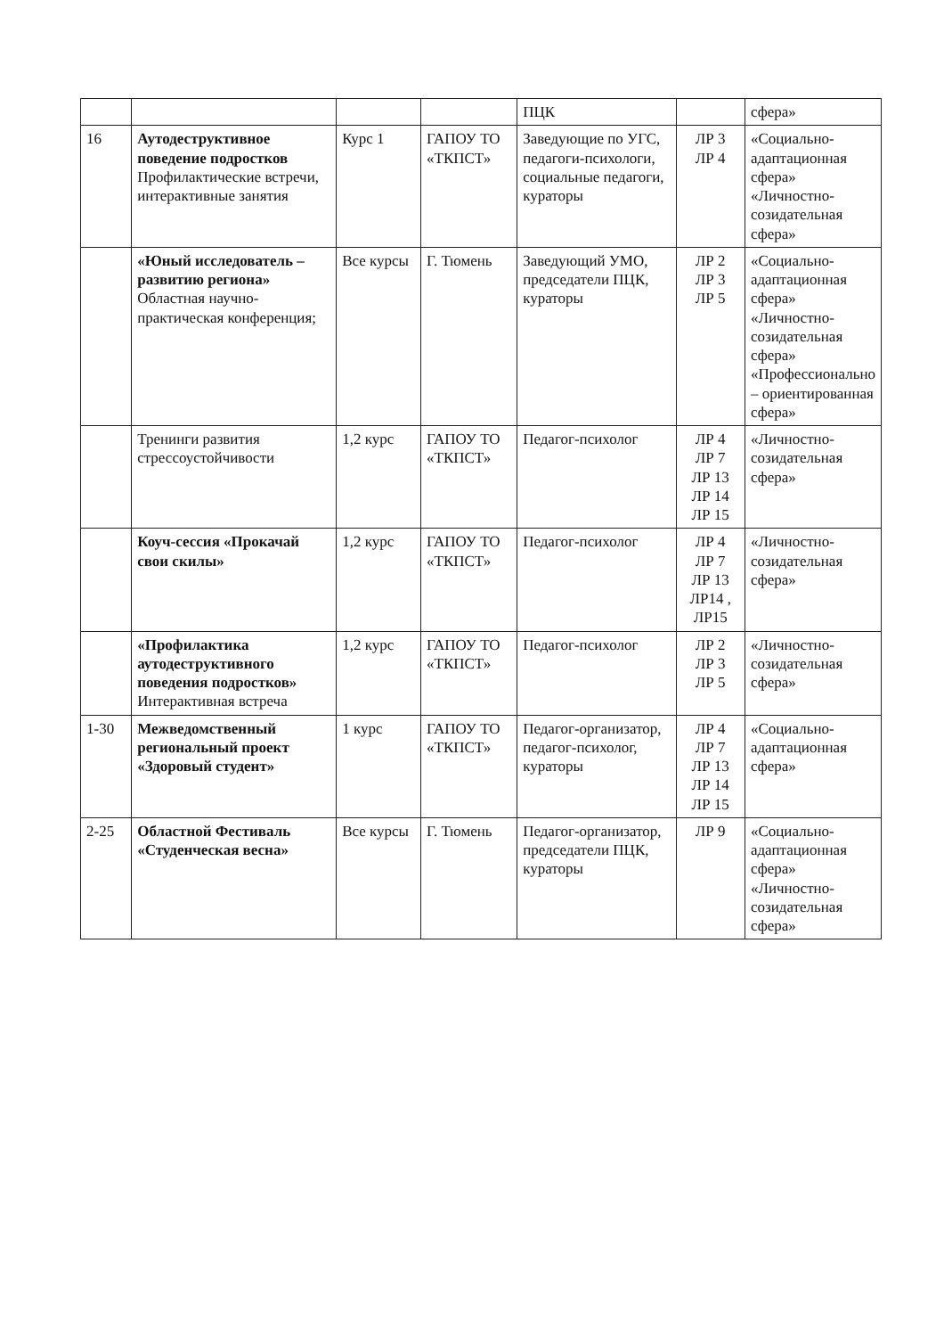| | | | | ПЦК | | сфера» |
| 16 | Аутодеструктивное поведение подростков Профилактические встречи, интерактивные занятия | Курс 1 | ГАПОУ ТО «ТКПСТ» | Заведующие по УГС, педагоги-психологи, социальные педагоги, кураторы | ЛР 3 ЛР 4 | «Социально-адаптационная сфера» «Личностно-созидательная сфера» |
| | «Юный исследователь – развитию региона» Областная научно-практическая конференция; | Все курсы | Г. Тюмень | Заведующий УМО, председатели ПЦК, кураторы | ЛР 2 ЛР 3 ЛР 5 | «Социально-адаптационная сфера» «Личностно-созидательная сфера» «Профессионально – ориентированная сфера» |
| | Тренинги развития стрессоустойчивости | 1,2 курс | ГАПОУ ТО «ТКПСТ» | Педагог-психолог | ЛР 4 ЛР 7 ЛР 13 ЛР 14 ЛР 15 | «Личностно-созидательная сфера» |
| | Коуч-сессия «Прокачай свои скилы» | 1,2 курс | ГАПОУ ТО «ТКПСТ» | Педагог-психолог | ЛР 4 ЛР 7 ЛР 13 ЛР14 , ЛР15 | «Личностно-созидательная сфера» |
| | «Профилактика аутодеструктивного поведения подростков» Интерактивная встреча | 1,2 курс | ГАПОУ ТО «ТКПСТ» | Педагог-психолог | ЛР 2 ЛР 3 ЛР 5 | «Личностно-созидательная сфера» |
| 1-30 | Межведомственный региональный проект «Здоровый студент» | 1 курс | ГАПОУ ТО «ТКПСТ» | Педагог-организатор, педагог-психолог, кураторы | ЛР 4 ЛР 7 ЛР 13 ЛР 14 ЛР 15 | «Социально-адаптационная сфера» |
| 2-25 | Областной Фестиваль «Студенческая весна» | Все курсы | Г. Тюмень | Педагог-организатор, председатели ПЦК, кураторы | ЛР 9 | «Социально-адаптационная сфера» «Личностно-созидательная сфера» |